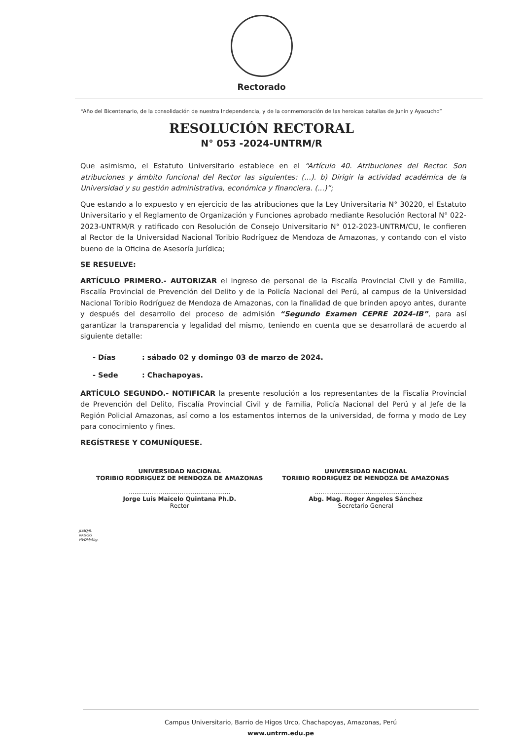Rectorado
“Año del Bicentenario, de la consolidación de nuestra Independencia, y de la conmemoración de las heroicas batallas de Junín y Ayacucho”
RESOLUCIÓN RECTORAL
N° 053 -2024-UNTRM/R
Que asimismo, el Estatuto Universitario establece en el “Artículo 40. Atribuciones del Rector. Son atribuciones y ámbito funcional del Rector las siguientes: (...). b) Dirigir la actividad académica de la Universidad y su gestión administrativa, económica y financiera. (...)”;
Que estando a lo expuesto y en ejercicio de las atribuciones que la Ley Universitaria N° 30220, el Estatuto Universitario y el Reglamento de Organización y Funciones aprobado mediante Resolución Rectoral N° 022-2023-UNTRM/R y ratificado con Resolución de Consejo Universitario N° 012-2023-UNTRM/CU, le confieren al Rector de la Universidad Nacional Toribio Rodríguez de Mendoza de Amazonas, y contando con el visto bueno de la Oficina de Asesoría Jurídica;
SE RESUELVE:
ARTÍCULO PRIMERO.- AUTORIZAR el ingreso de personal de la Fiscalía Provincial Civil y de Familia, Fiscalía Provincial de Prevención del Delito y de la Policía Nacional del Perú, al campus de la Universidad Nacional Toribio Rodríguez de Mendoza de Amazonas, con la finalidad de que brinden apoyo antes, durante y después del desarrollo del proceso de admisión “Segundo Examen CEPRE 2024-IB”, para así garantizar la transparencia y legalidad del mismo, teniendo en cuenta que se desarrollará de acuerdo al siguiente detalle:
- Días: sábado 02 y domingo 03 de marzo de 2024.
- Sede: Chachapoyas.
ARTÍCULO SEGUNDO.- NOTIFICAR la presente resolución a los representantes de la Fiscalía Provincial de Prevención del Delito, Fiscalía Provincial Civil y de Familia, Policía Nacional del Perú y al Jefe de la Región Policial Amazonas, así como a los estamentos internos de la universidad, de forma y modo de Ley para conocimiento y fines.
REGÍSTRESE Y COMUNÍQUESE.
UNIVERSIDAD NACIONAL
TORIBIO RODRIGUEZ DE MENDOZA DE AMAZONAS
......................................................
Jorge Luis Maicelo Quintana Ph.D.
Rector
UNIVERSIDAD NACIONAL
TORIBIO RODRIGUEZ DE MENDOZA DE AMAZONAS
......................................................
Abg. Mag. Roger Angeles Sánchez
Secretario General
JLMQ/R.
RAS/SG
HVDM/Abg.
Campus Universitario, Barrio de Higos Urco, Chachapoyas, Amazonas, Perú
www.untrm.edu.pe